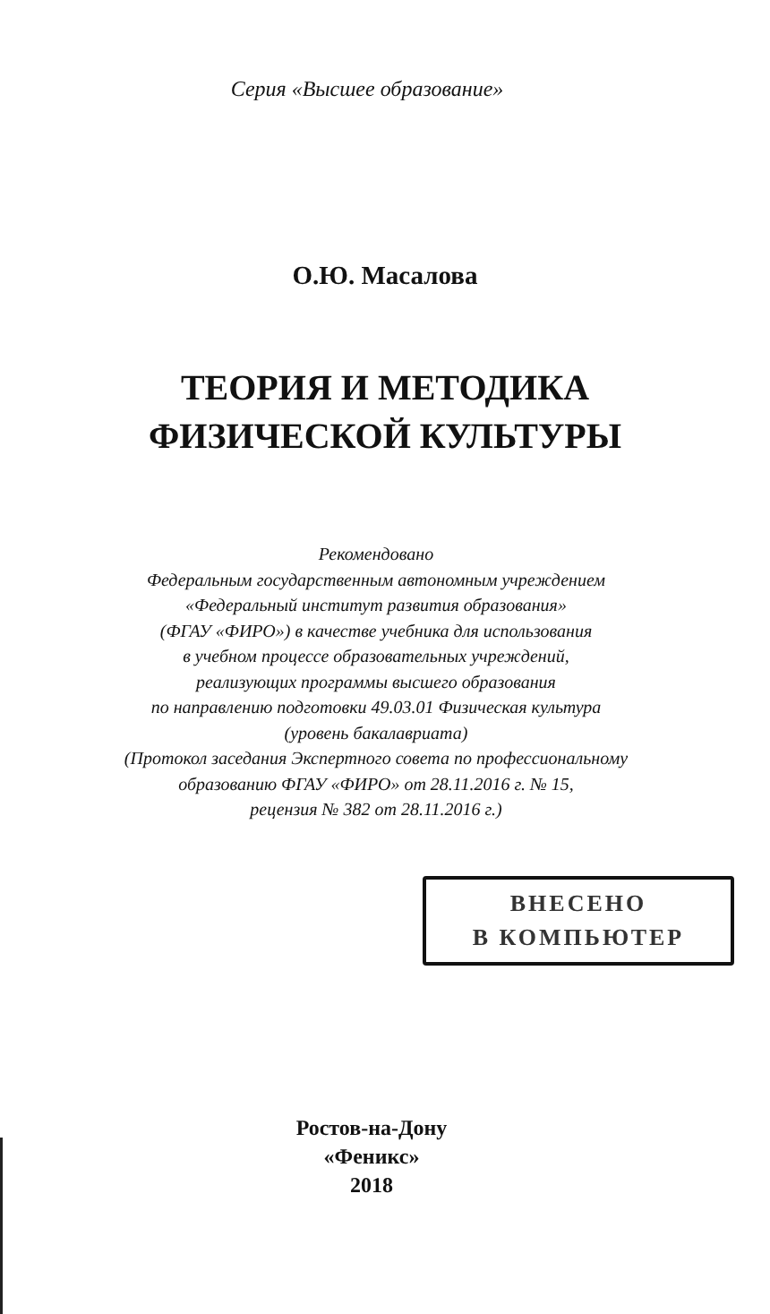Серия «Высшее образование»
О.Ю. Масалова
ТЕОРИЯ И МЕТОДИКА
ФИЗИЧЕСКОЙ КУЛЬТУРЫ
Рекомендовано
Федеральным государственным автономным учреждением
«Федеральный институт развития образования»
(ФГАУ «ФИРО») в качестве учебника для использования
в учебном процессе образовательных учреждений,
реализующих программы высшего образования
по направлению подготовки 49.03.01 Физическая культура
(уровень бакалавриата)
(Протокол заседания Экспертного совета по профессиональному
образованию ФГАУ «ФИРО» от 28.11.2016 г. № 15,
рецензия № 382 от 28.11.2016 г.)
ВНЕСЕНО
В КОМПЬЮТЕР
Ростов-на-Дону
«Феникс»
2018